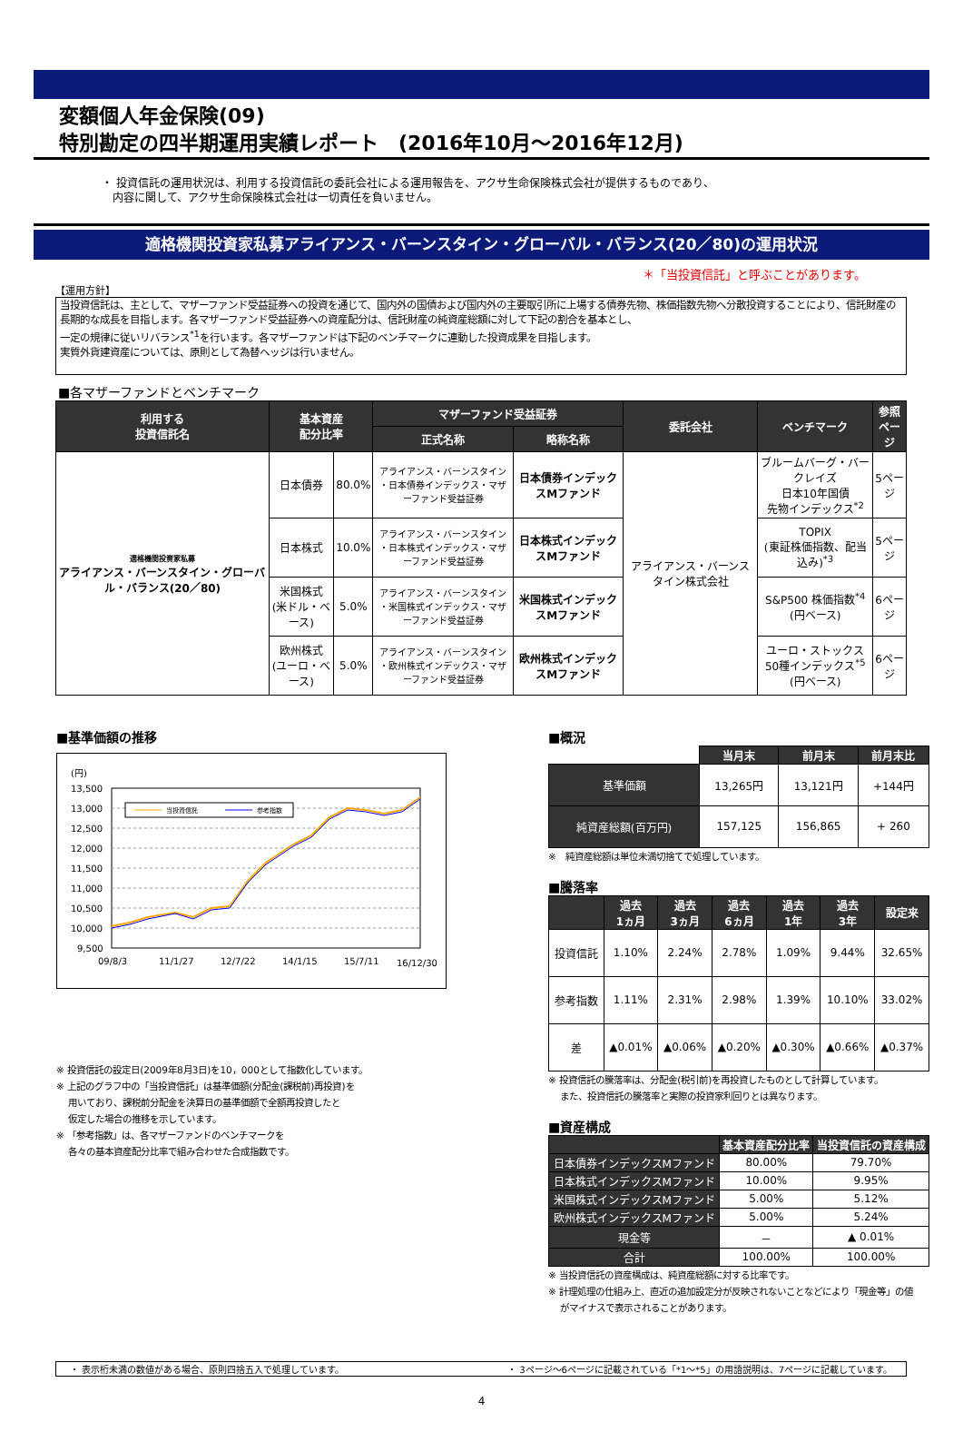変額個人年金保険(09)
特別勘定の四半期運用実績レポート　(2016年10月～2016年12月)
・ 投資信託の運用状況は、利用する投資信託の委託会社による運用報告を、アクサ生命保険株式会社が提供するものであり、
　内容に関して、アクサ生命保険株式会社は一切責任を負いません。
適格機関投資家私募アライアンス・バーンスタイン・グローバル・バランス(20／80)の運用状況
＊「当投資信託」と呼ぶことがあります。
【運用方針】
当投資信託は、主として、マザーファンド受益証券への投資を通じて、国内外の国債および国内外の主要取引所に上場する債券先物、株価指数先物へ分散投資することにより、信託財産の長期的な成長を目指します。各マザーファンド受益証券への資産配分は、信託財産の純資産総額に対して下記の割合を基本とし、
一定の規律に従いリバランス<sup>*1</sup>を行います。各マザーファンドは下記のベンチマークに連動した投資成果を目指します。
実質外貨建資産については、原則として為替ヘッジは行いません。
■各マザーファンドとベンチマーク
| 利用する 投資信託名 | 基本資産 配分比率 | | マザーファンド受益証券 | | 委託会社 | ベンチマーク | 参照 ページ |
| --- | --- | --- | --- | --- | --- | --- | --- |
| | | | 正式名称 | 略称名称 | | | |
| 適格機関投資家私募 アライアンス・バーンスタイン・グローバル・バランス(20／80) | 日本債券 | 80.0% | アライアンス・バーンスタイン ・日本債券インデックス・マザーファンド受益証券 | 日本債券インデックスMファンド | アライアンス・バーンスタイン株式会社 | ブルームバーグ・バークレイズ 日本10年国債 先物インデックス<sup>*2</sup> | 5ページ |
| | 日本株式 | 10.0% | アライアンス・バーンスタイン ・日本株式インデックス・マザーファンド受益証券 | 日本株式インデックスMファンド | | TOPIX (東証株価指数、配当込み)<sup>*3</sup> | 5ページ |
| | 米国株式 (米ドル・ベース) | 5.0% | アライアンス・バーンスタイン ・米国株式インデックス・マザーファンド受益証券 | 米国株式インデックスMファンド | | S&P500 株価指数<sup>*4</sup> (円ベース) | 6ページ |
| | 欧州株式 (ユーロ・ベース) | 5.0% | アライアンス・バーンスタイン ・欧州株式インデックス・マザーファンド受益証券 | 欧州株式インデックスMファンド | | ユーロ・ストックス 50種インデックス<sup>*5</sup> (円ベース) | 6ページ |
■基準価額の推移
(円)
13,500
13,000
12,500
12,000
11,500
11,000
10,500
10,000
9,500
当投資信託
参考指数
09/8/3
11/1/27
12/7/22
14/1/15
15/7/11
16/12/30
※ 投資信託の設定日(2009年8月3日)を10，000として指数化しています。
※ 上記のグラフ中の「当投資信託」は基準価額(分配金(課税前)再投資)を
　 用いており、課税前分配金を決算日の基準価額で全額再投資したと
　 仮定した場合の推移を示しています。
※ 「参考指数」は、各マザーファンドのベンチマークを
　 各々の基本資産配分比率で組み合わせた合成指数です。
■概況
| | 当月末 | 前月末 | 前月末比 |
| --- | --- | --- | --- |
| 基準価額 | 13,265円 | 13,121円 | +144円 |
| 純資産総額(百万円) | 157,125 | 156,865 | + 260 |
※　純資産総額は単位未満切捨てで処理しています。
■騰落率
| | 過去 1ヵ月 | 過去 3ヵ月 | 過去 6ヵ月 | 過去 1年 | 過去 3年 | 設定来 |
| --- | --- | --- | --- | --- | --- | --- |
| 投資信託 | 1.10% | 2.24% | 2.78% | 1.09% | 9.44% | 32.65% |
| 参考指数 | 1.11% | 2.31% | 2.98% | 1.39% | 10.10% | 33.02% |
| 差 | ▲0.01% | ▲0.06% | ▲0.20% | ▲0.30% | ▲0.66% | ▲0.37% |
※ 投資信託の騰落率は、分配金(税引前)を再投資したものとして計算しています。
　 また、投資信託の騰落率と実際の投資家利回りとは異なります。
■資産構成
| | 基本資産配分比率 | 当投資信託の資産構成 |
| --- | --- | --- |
| 日本債券インデックスMファンド | 80.00% | 79.70% |
| 日本株式インデックスMファンド | 10.00% | 9.95% |
| 米国株式インデックスMファンド | 5.00% | 5.12% |
| 欧州株式インデックスMファンド | 5.00% | 5.24% |
| 現金等 | － | ▲ 0.01% |
| 合計 | 100.00% | 100.00% |
※ 当投資信託の資産構成は、純資産総額に対する比率です。
※ 計理処理の仕組み上、直近の追加設定分が反映されないことなどにより「現金等」の値
　 がマイナスで表示されることがあります。
・ 表示桁未満の数値がある場合、原則四捨五入で処理しています。 ・ 3ページ～6ページに記載されている「*1～*5」の用語説明は、7ページに記載しています。
4